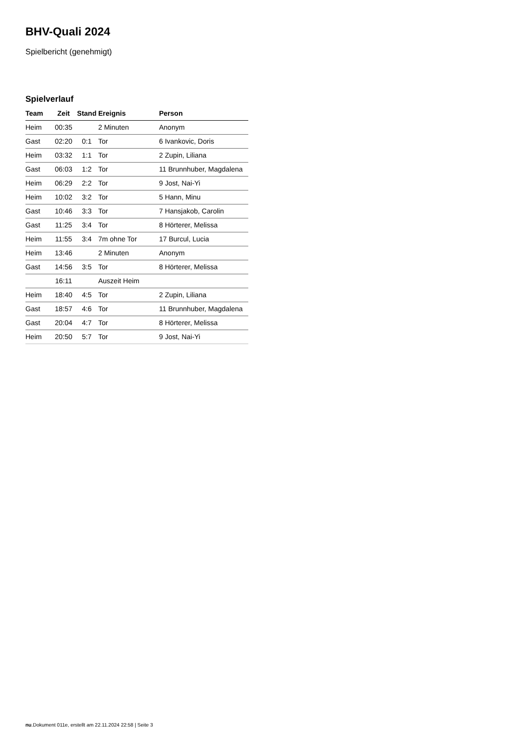BHV-Quali 2024
Spielbericht (genehmigt)
Spielverlauf
| Team | Zeit | Stand | Ereignis | Person |
| --- | --- | --- | --- | --- |
| Heim | 00:35 | | 2 Minuten | Anonym |
| Gast | 02:20 | 0:1 | Tor | 6 Ivankovic, Doris |
| Heim | 03:32 | 1:1 | Tor | 2 Zupin, Liliana |
| Gast | 06:03 | 1:2 | Tor | 11 Brunnhuber, Magdalena |
| Heim | 06:29 | 2:2 | Tor | 9 Jost, Nai-Yi |
| Heim | 10:02 | 3:2 | Tor | 5 Hann, Minu |
| Gast | 10:46 | 3:3 | Tor | 7 Hansjakob, Carolin |
| Gast | 11:25 | 3:4 | Tor | 8 Hörterer, Melissa |
| Heim | 11:55 | 3:4 | 7m ohne Tor | 17 Burcul, Lucia |
| Heim | 13:46 | | 2 Minuten | Anonym |
| Gast | 14:56 | 3:5 | Tor | 8 Hörterer, Melissa |
| | 16:11 | | Auszeit Heim | |
| Heim | 18:40 | 4:5 | Tor | 2 Zupin, Liliana |
| Gast | 18:57 | 4:6 | Tor | 11 Brunnhuber, Magdalena |
| Gast | 20:04 | 4:7 | Tor | 8 Hörterer, Melissa |
| Heim | 20:50 | 5:7 | Tor | 9 Jost, Nai-Yi |
nu.Dokument 011e, erstellt am 22.11.2024 22:58 | Seite 3